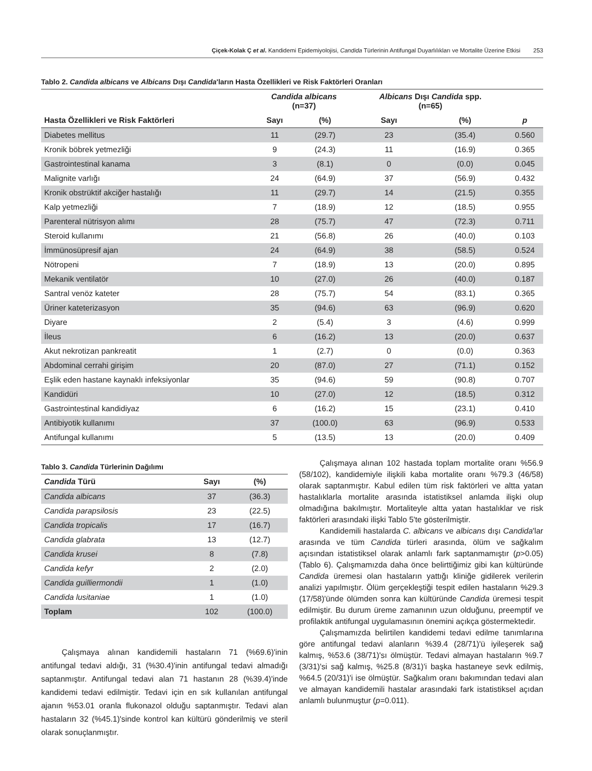Çiçek-Kolak Ç et al. Kandidemi Epidemiyolojisi, Candida Türlerinin Antifungal Duyarlılıkları ve Mortalite Üzerine Etkisi 253
Tablo 2. Candida albicans ve Albicans Dışı Candida'ların Hasta Özellikleri ve Risk Faktörleri Oranları
| | Candida albicans (n=37) | | Albicans Dışı Candida spp. (n=65) | | |
| --- | --- | --- | --- | --- | --- |
| Hasta Özellikleri ve Risk Faktörleri | Sayı | (%) | Sayı | (%) | p |
| Diabetes mellitus | 11 | (29.7) | 23 | (35.4) | 0.560 |
| Kronik böbrek yetmezliği | 9 | (24.3) | 11 | (16.9) | 0.365 |
| Gastrointestinal kanama | 3 | (8.1) | 0 | (0.0) | 0.045 |
| Malignite varlığı | 24 | (64.9) | 37 | (56.9) | 0.432 |
| Kronik obstrüktif akciğer hastalığı | 11 | (29.7) | 14 | (21.5) | 0.355 |
| Kalp yetmezliği | 7 | (18.9) | 12 | (18.5) | 0.955 |
| Parenteral nütrisyon alımı | 28 | (75.7) | 47 | (72.3) | 0.711 |
| Steroid kullanımı | 21 | (56.8) | 26 | (40.0) | 0.103 |
| İmmünosüpresif ajan | 24 | (64.9) | 38 | (58.5) | 0.524 |
| Nötropeni | 7 | (18.9) | 13 | (20.0) | 0.895 |
| Mekanik ventilatör | 10 | (27.0) | 26 | (40.0) | 0.187 |
| Santral venöz kateter | 28 | (75.7) | 54 | (83.1) | 0.365 |
| Üriner kateterizasyon | 35 | (94.6) | 63 | (96.9) | 0.620 |
| Diyare | 2 | (5.4) | 3 | (4.6) | 0.999 |
| İleus | 6 | (16.2) | 13 | (20.0) | 0.637 |
| Akut nekrotizan pankreatit | 1 | (2.7) | 0 | (0.0) | 0.363 |
| Abdominal cerrahi girişim | 20 | (87.0) | 27 | (71.1) | 0.152 |
| Eşlik eden hastane kaynaklı infeksiyonlar | 35 | (94.6) | 59 | (90.8) | 0.707 |
| Kandidüri | 10 | (27.0) | 12 | (18.5) | 0.312 |
| Gastrointestinal kandidiyaz | 6 | (16.2) | 15 | (23.1) | 0.410 |
| Antibiyotik kullanımı | 37 | (100.0) | 63 | (96.9) | 0.533 |
| Antifungal kullanımı | 5 | (13.5) | 13 | (20.0) | 0.409 |
Tablo 3. Candida Türlerinin Dağılımı
| Candida Türü | Sayı | (%) |
| --- | --- | --- |
| Candida albicans | 37 | (36.3) |
| Candida parapsilosis | 23 | (22.5) |
| Candida tropicalis | 17 | (16.7) |
| Candida glabrata | 13 | (12.7) |
| Candida krusei | 8 | (7.8) |
| Candida kefyr | 2 | (2.0) |
| Candida guilliermondii | 1 | (1.0) |
| Candida lusitaniae | 1 | (1.0) |
| Toplam | 102 | (100.0) |
Çalışmaya alınan kandidemili hastaların 71 (%69.6)'inin antifungal tedavi aldığı, 31 (%30.4)'inin antifungal tedavi almadığı saptanmıştır. Antifungal tedavi alan 71 hastanın 28 (%39.4)'inde kandidemi tedavi edilmiştir. Tedavi için en sık kullanılan antifungal ajanın %53.01 oranla flukonazol olduğu saptanmıştır. Tedavi alan hastaların 32 (%45.1)'sinde kontrol kan kültürü gönderilmiş ve steril olarak sonuçlanmıştır.
Çalışmaya alınan 102 hastada toplam mortalite oranı %56.9 (58/102), kandidemiyle ilişkili kaba mortalite oranı %79.3 (46/58) olarak saptanmıştır. Kabul edilen tüm risk faktörleri ve altta yatan hastalıklarla mortalite arasında istatistiksel anlamda ilişki olup olmadığına bakılmıştır. Mortaliteyle altta yatan hastalıklar ve risk faktörleri arasındaki ilişki Tablo 5'te gösterilmiştir.
Kandidemili hastalarda C. albicans ve albicans dışı Candida'lar arasında ve tüm Candida türleri arasında, ölüm ve sağkalım açısından istatistiksel olarak anlamlı fark saptanmamıştır (p>0.05) (Tablo 6). Çalışmamızda daha önce belirttiğimiz gibi kan kültüründe Candida üremesi olan hastaların yattığı kliniğe gidilerek verilerin analizi yapılmıştır. Ölüm gerçekleştiği tespit edilen hastaların %29.3 (17/58)'ünde ölümden sonra kan kültüründe Candida üremesi tespit edilmiştir. Bu durum üreme zamanının uzun olduğunu, preemptif ve profilaktik antifungal uygulamasının önemini açıkça göstermektedir.
Çalışmamızda belirtilen kandidemi tedavi edilme tanımlarına göre antifungal tedavi alanların %39.4 (28/71)'ü iyileşerek sağ kalmış, %53.6 (38/71)'sı ölmüştür. Tedavi almayan hastaların %9.7 (3/31)'si sağ kalmış, %25.8 (8/31)'i başka hastaneye sevk edilmiş, %64.5 (20/31)'i ise ölmüştür. Sağkalım oranı bakımından tedavi alan ve almayan kandidemili hastalar arasındaki fark istatistiksel açıdan anlamlı bulunmuştur (p=0.011).